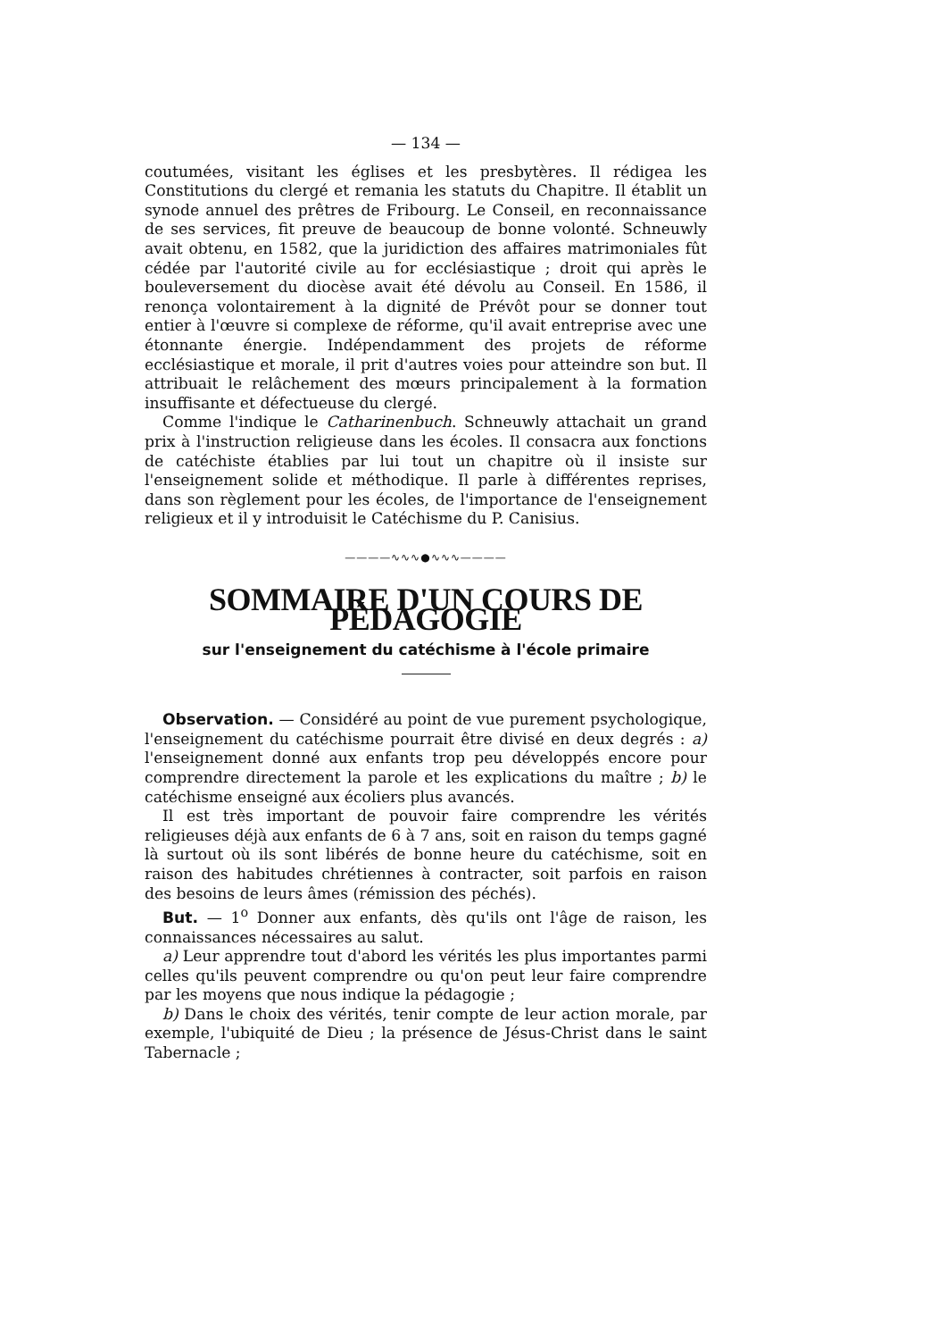— 134 —
coutumées, visitant les églises et les presbytères. Il rédigea les Constitutions du clergé et remania les statuts du Chapitre. Il établit un synode annuel des prêtres de Fribourg. Le Conseil, en reconnaissance de ses services, fit preuve de beaucoup de bonne volonté. Schneuwly avait obtenu, en 1582, que la juridiction des affaires matrimoniales fût cédée par l'autorité civile au for ecclésiastique ; droit qui après le bouleversement du diocèse avait été dévolu au Conseil. En 1586, il renonça volontairement à la dignité de Prévôt pour se donner tout entier à l'œuvre si complexe de réforme, qu'il avait entreprise avec une étonnante énergie. Indépendamment des projets de réforme ecclésiastique et morale, il prit d'autres voies pour atteindre son but. Il attribuait le relâchement des mœurs principalement à la formation insuffisante et défectueuse du clergé.
Comme l'indique le Catharinenbuch. Schneuwly attachait un grand prix à l'instruction religieuse dans les écoles. Il consacra aux fonctions de catéchiste établies par lui tout un chapitre où il insiste sur l'enseignement solide et méthodique. Il parle à différentes reprises, dans son règlement pour les écoles, de l'importance de l'enseignement religieux et il y introduisit le Catéchisme du P. Canisius.
————∿∿∿●∿∿∿————
SOMMAIRE D'UN COURS DE PÉDAGOGIE
sur l'enseignement du catéchisme à l'école primaire
Observation. — Considéré au point de vue purement psychologique, l'enseignement du catéchisme pourrait être divisé en deux degrés : a) l'enseignement donné aux enfants trop peu développés encore pour comprendre directement la parole et les explications du maître ; b) le catéchisme enseigné aux écoliers plus avancés.
Il est très important de pouvoir faire comprendre les vérités religieuses déjà aux enfants de 6 à 7 ans, soit en raison du temps gagné là surtout où ils sont libérés de bonne heure du catéchisme, soit en raison des habitudes chrétiennes à contracter, soit parfois en raison des besoins de leurs âmes (rémission des péchés).
But. — 1<sup>o</sup> Donner aux enfants, dès qu'ils ont l'âge de raison, les connaissances nécessaires au salut.
a) Leur apprendre tout d'abord les vérités les plus importantes parmi celles qu'ils peuvent comprendre ou qu'on peut leur faire comprendre par les moyens que nous indique la pédagogie ;
b) Dans le choix des vérités, tenir compte de leur action morale, par exemple, l'ubiquité de Dieu ; la présence de Jésus-Christ dans le saint Tabernacle ;